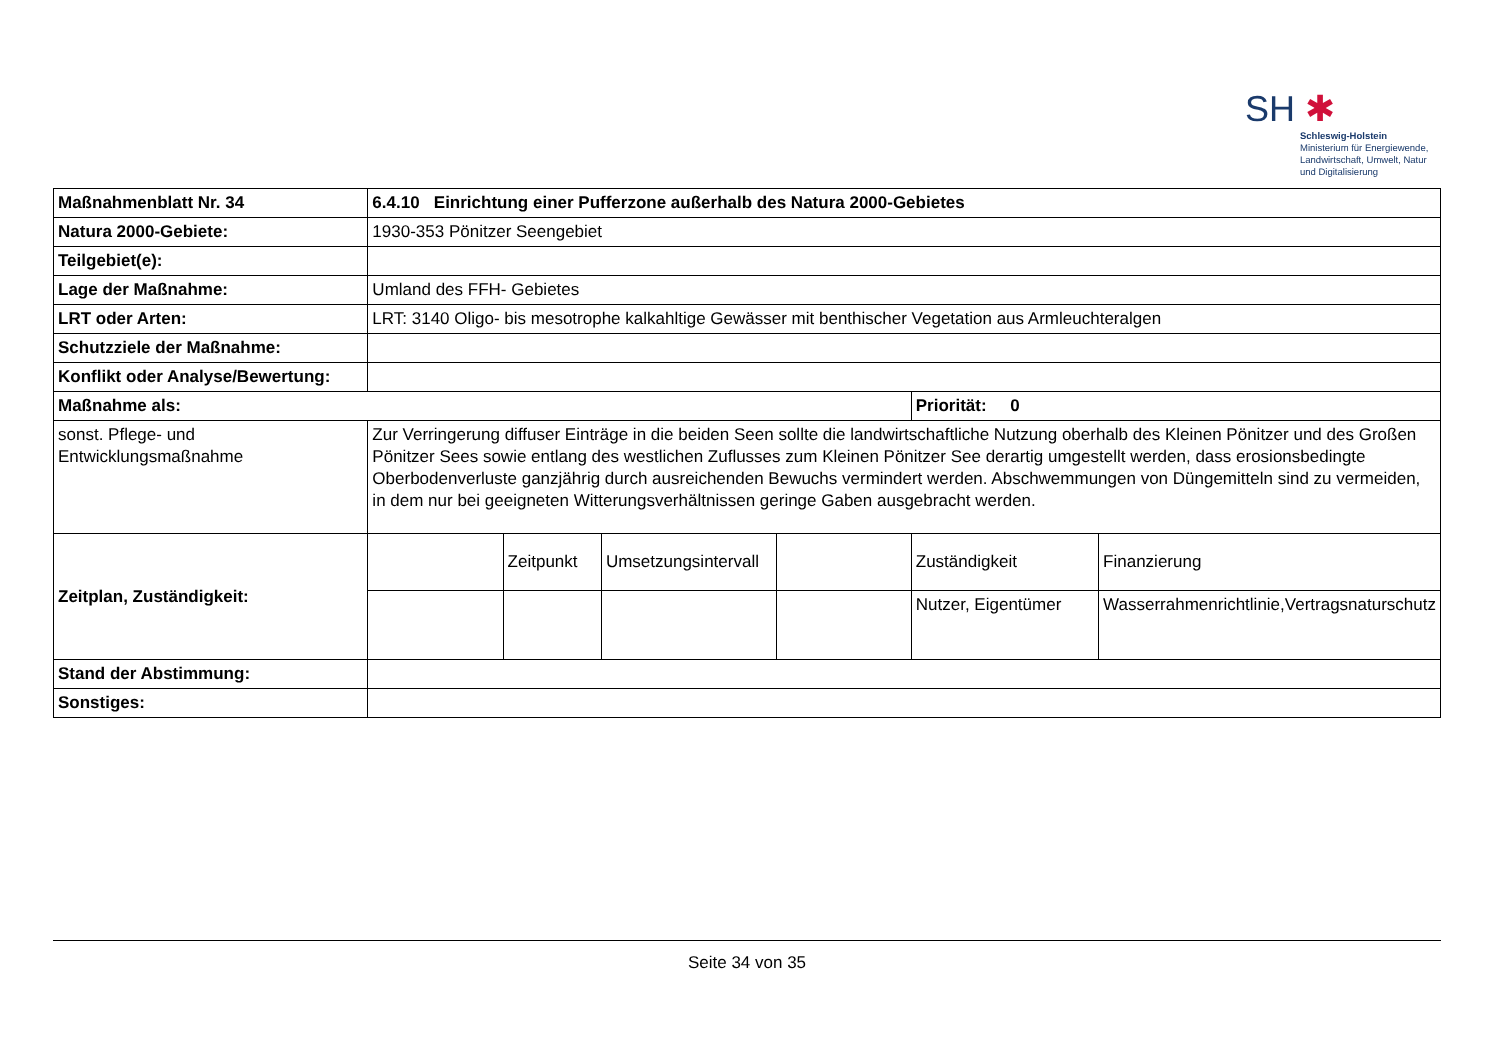SH ✱
Schleswig-Holstein
Ministerium für Energiewende,
Landwirtschaft, Umwelt, Natur
und Digitalisierung
| Maßnahmenblatt Nr. 34 | 6.4.10 Einrichtung einer Pufferzone außerhalb des Natura 2000-Gebietes | | | | | |
| Natura 2000-Gebiete: | 1930-353 Pönitzer Seengebiet | | | | | |
| Teilgebiet(e): | | | | | | |
| Lage der Maßnahme: | Umland des FFH- Gebietes | | | | | |
| LRT oder Arten: | LRT: 3140 Oligo- bis mesotrophe kalkahltige Gewässer mit benthischer Vegetation aus Armleuchteralgen | | | | | |
| Schutzziele der Maßnahme: | | | | | | |
| Konflikt oder Analyse/Bewertung: | | | | | | |
| Maßnahme als: | | | | | Priorität: 0 | |
| sonst. Pflege- und Entwicklungsmaßnahme | Zur Verringerung diffuser Einträge in die beiden Seen sollte die landwirtschaftliche Nutzung oberhalb des Kleinen Pönitzer und des Großen Pönitzer Sees sowie entlang des westlichen Zuflusses zum Kleinen Pönitzer See derartig umgestellt werden, dass erosionsbedingte Oberbodenverluste ganzjährig durch ausreichenden Bewuchs vermindert werden. Abschwemmungen von Düngemitteln sind zu vermeiden, in dem nur bei geeigneten Witterungsverhältnissen geringe Gaben ausgebracht werden. | | | | | |
| Zeitplan, Zuständigkeit: | | Zeitpunkt | Umsetzungsintervall | | Zuständigkeit | Finanzierung |
| | | | | | Nutzer, Eigentümer | Wasserrahmenrichtlinie,Vertragsnaturschutz |
| Stand der Abstimmung: | | | | | | |
| Sonstiges: | | | | | | |
Seite 34 von 35